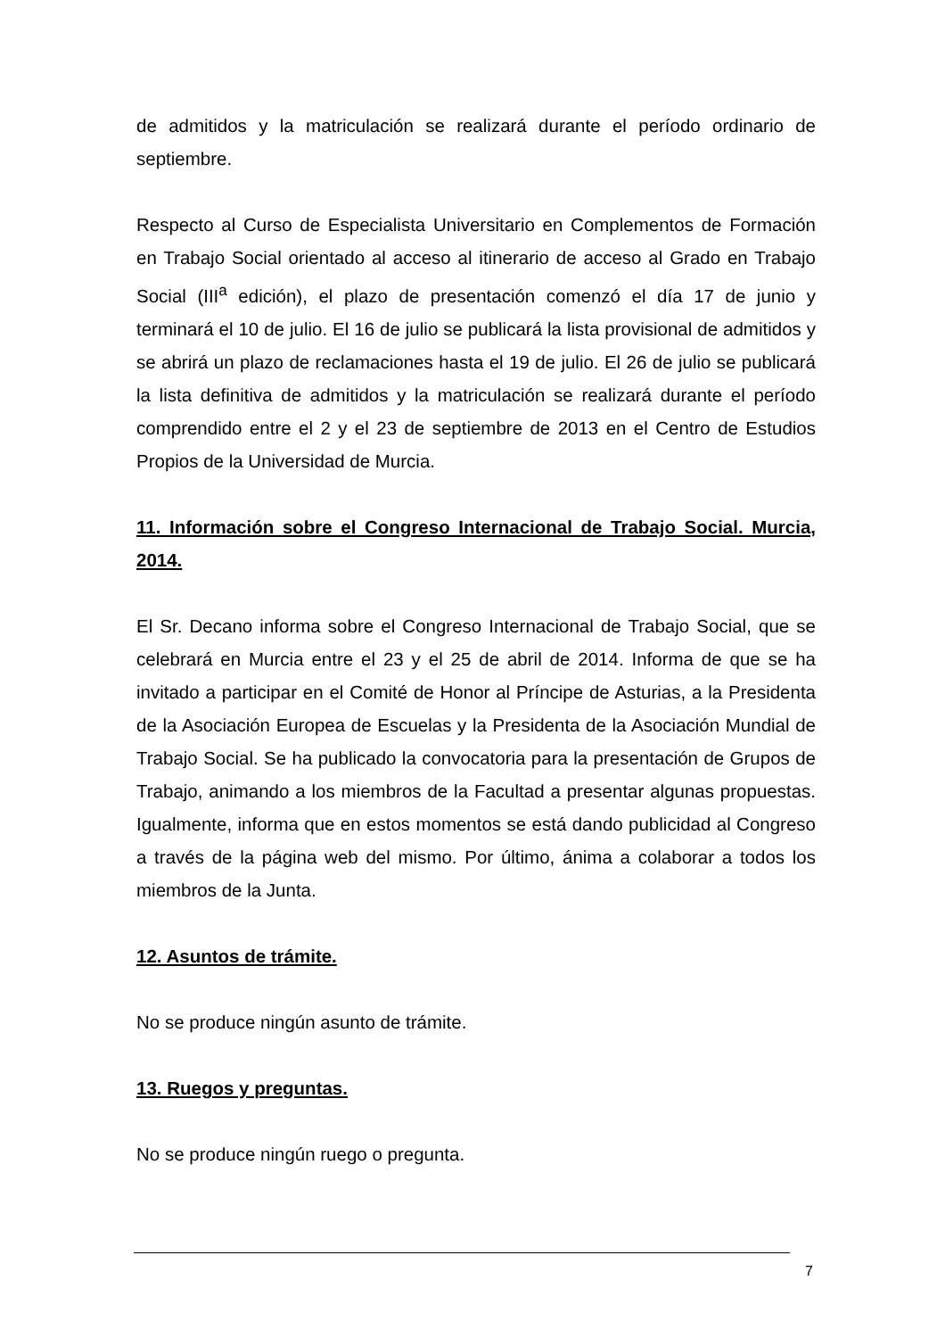de admitidos y la matriculación se realizará durante el período ordinario de septiembre.
Respecto al Curso de Especialista Universitario en Complementos de Formación en Trabajo Social orientado al acceso al itinerario de acceso al Grado en Trabajo Social (III<sup>a</sup> edición), el plazo de presentación comenzó el día 17 de junio y terminará el 10 de julio. El 16 de julio se publicará la lista provisional de admitidos y se abrirá un plazo de reclamaciones hasta el 19 de julio. El 26 de julio se publicará la lista definitiva de admitidos y la matriculación se realizará durante el período comprendido entre el 2 y el 23 de septiembre de 2013 en el Centro de Estudios Propios de la Universidad de Murcia.
11. Información sobre el Congreso Internacional de Trabajo Social. Murcia, 2014.
El Sr. Decano informa sobre el Congreso Internacional de Trabajo Social, que se celebrará en Murcia entre el 23 y el 25 de abril de 2014. Informa de que se ha invitado a participar en el Comité de Honor al Príncipe de Asturias, a la Presidenta de la Asociación Europea de Escuelas y la Presidenta de la Asociación Mundial de Trabajo Social. Se ha publicado la convocatoria para la presentación de Grupos de Trabajo, animando a los miembros de la Facultad a presentar algunas propuestas. Igualmente, informa que en estos momentos se está dando publicidad al Congreso a través de la página web del mismo. Por último, ánima a colaborar a todos los miembros de la Junta.
12. Asuntos de trámite.
No se produce ningún asunto de trámite.
13. Ruegos y preguntas.
No se produce ningún ruego o pregunta.
7